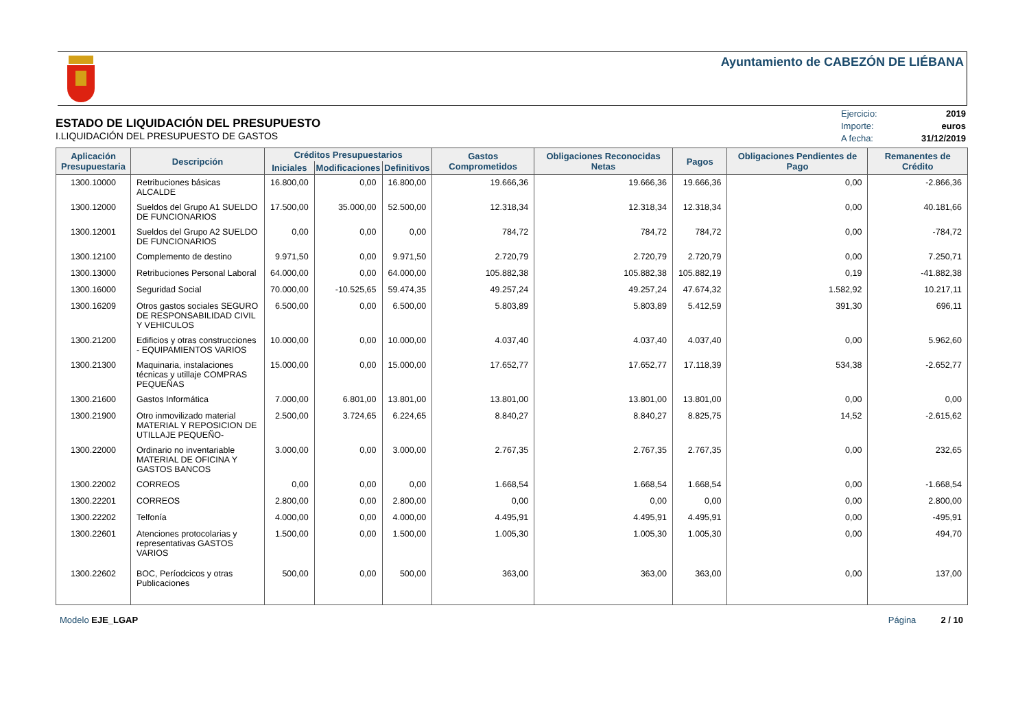Ayuntamiento de CABEZÓN DE LIÉBANA
ESTADO DE LIQUIDACIÓN DEL PRESUPUESTO
I.LIQUIDACIÓN DEL PRESUPUESTO DE GASTOS
| Ejercicio: | 2019 |
| Importe: | euros |
| A fecha: | 31/12/2019 |
| Aplicación Presupuestaria | Descripción | Créditos Presupuestarios | | | Gastos Comprometidos | Obligaciones Reconocidas Netas | Pagos | Obligaciones Pendientes de Pago | Remanentes de Crédito |
| --- | --- | --- | --- | --- | --- | --- | --- | --- | --- |
| | | Iniciales | Modificaciones | Definitivos | | | | | |
| 1300.10000 | Retribuciones básicas ALCALDE | 16.800,00 | 0,00 | 16.800,00 | 19.666,36 | 19.666,36 | 19.666,36 | 0,00 | -2.866,36 |
| 1300.12000 | Sueldos del Grupo A1 SUELDO DE FUNCIONARIOS | 17.500,00 | 35.000,00 | 52.500,00 | 12.318,34 | 12.318,34 | 12.318,34 | 0,00 | 40.181,66 |
| 1300.12001 | Sueldos del Grupo A2 SUELDO DE FUNCIONARIOS | 0,00 | 0,00 | 0,00 | 784,72 | 784,72 | 784,72 | 0,00 | -784,72 |
| 1300.12100 | Complemento de destino | 9.971,50 | 0,00 | 9.971,50 | 2.720,79 | 2.720,79 | 2.720,79 | 0,00 | 7.250,71 |
| 1300.13000 | Retribuciones Personal Laboral | 64.000,00 | 0,00 | 64.000,00 | 105.882,38 | 105.882,38 | 105.882,19 | 0,19 | -41.882,38 |
| 1300.16000 | Seguridad Social | 70.000,00 | -10.525,65 | 59.474,35 | 49.257,24 | 49.257,24 | 47.674,32 | 1.582,92 | 10.217,11 |
| 1300.16209 | Otros gastos sociales SEGURO DE RESPONSABILIDAD CIVIL Y VEHICULOS | 6.500,00 | 0,00 | 6.500,00 | 5.803,89 | 5.803,89 | 5.412,59 | 391,30 | 696,11 |
| 1300.21200 | Edificios y otras construcciones - EQUIPAMIENTOS VARIOS | 10.000,00 | 0,00 | 10.000,00 | 4.037,40 | 4.037,40 | 4.037,40 | 0,00 | 5.962,60 |
| 1300.21300 | Maquinaria, instalaciones técnicas y utillaje COMPRAS PEQUEÑAS | 15.000,00 | 0,00 | 15.000,00 | 17.652,77 | 17.652,77 | 17.118,39 | 534,38 | -2.652,77 |
| 1300.21600 | Gastos Informática | 7.000,00 | 6.801,00 | 13.801,00 | 13.801,00 | 13.801,00 | 13.801,00 | 0,00 | 0,00 |
| 1300.21900 | Otro inmovilizado material MATERIAL Y REPOSICION DE UTILLAJE PEQUEÑO- | 2.500,00 | 3.724,65 | 6.224,65 | 8.840,27 | 8.840,27 | 8.825,75 | 14,52 | -2.615,62 |
| 1300.22000 | Ordinario no inventariable MATERIAL DE OFICINA Y GASTOS BANCOS | 3.000,00 | 0,00 | 3.000,00 | 2.767,35 | 2.767,35 | 2.767,35 | 0,00 | 232,65 |
| 1300.22002 | CORREOS | 0,00 | 0,00 | 0,00 | 1.668,54 | 1.668,54 | 1.668,54 | 0,00 | -1.668,54 |
| 1300.22201 | CORREOS | 2.800,00 | 0,00 | 2.800,00 | 0,00 | 0,00 | 0,00 | 0,00 | 2.800,00 |
| 1300.22202 | Telfonía | 4.000,00 | 0,00 | 4.000,00 | 4.495,91 | 4.495,91 | 4.495,91 | 0,00 | -495,91 |
| 1300.22601 | Atenciones protocolarias y representativas GASTOS VARIOS | 1.500,00 | 0,00 | 1.500,00 | 1.005,30 | 1.005,30 | 1.005,30 | 0,00 | 494,70 |
| 1300.22602 | BOC, Períodcicos y otras Publicaciones | 500,00 | 0,00 | 500,00 | 363,00 | 363,00 | 363,00 | 0,00 | 137,00 |
Modelo EJE_LGAP Página 2 / 10